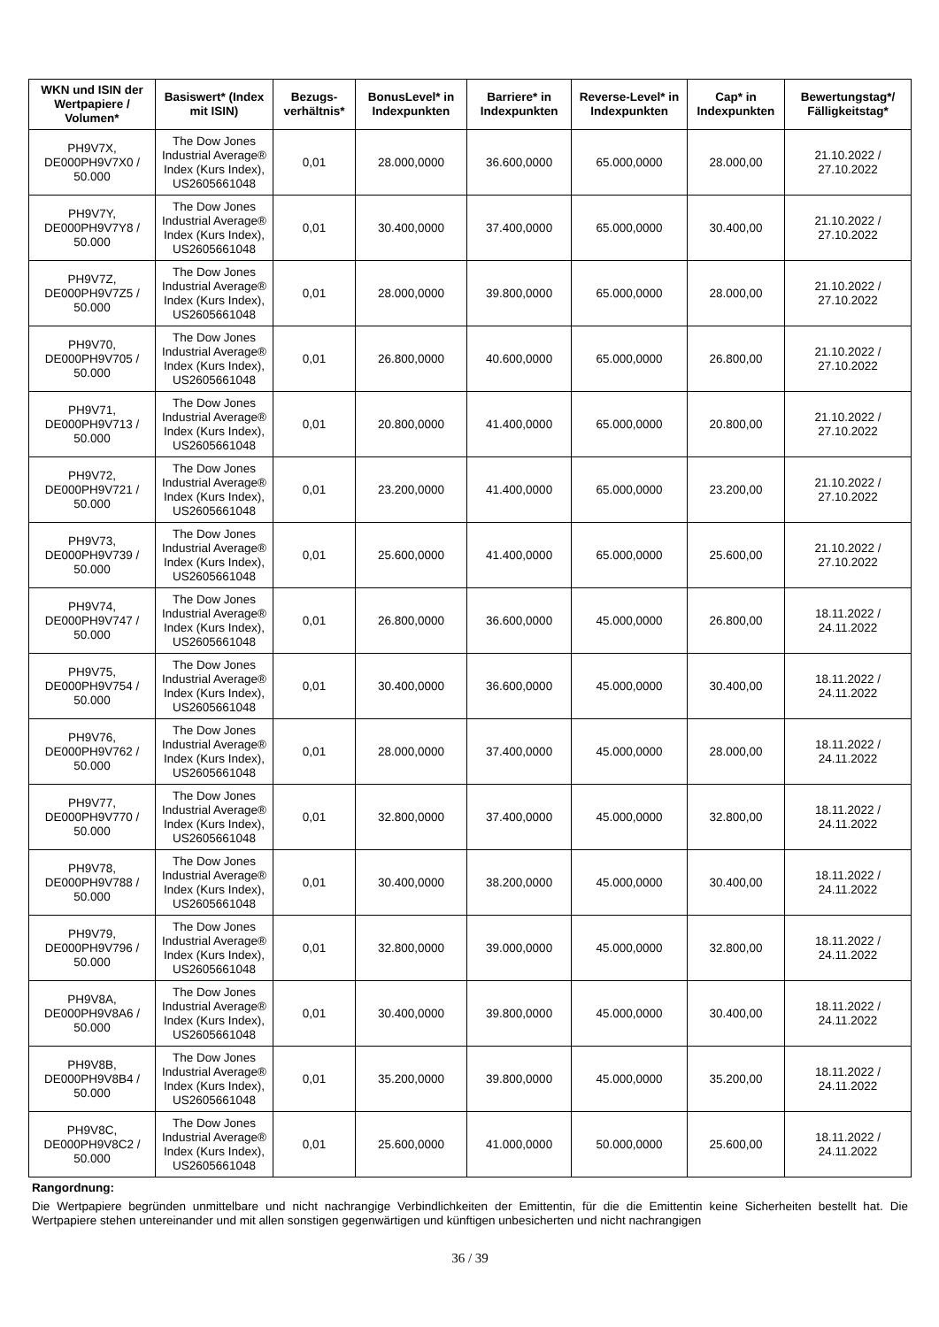| WKN und ISIN der Wertpapiere / Volumen* | Basiswert* (Index mit ISIN) | Bezugs-verhältnis* | BonusLevel* in Indexpunkten | Barriere* in Indexpunkten | Reverse-Level* in Indexpunkten | Cap* in Indexpunkten | Bewertungstag*/ Fälligkeitstag* |
| --- | --- | --- | --- | --- | --- | --- | --- |
| PH9V7X, DE000PH9V7X0 / 50.000 | The Dow Jones Industrial Average® Index (Kurs Index), US2605661048 | 0,01 | 28.000,0000 | 36.600,0000 | 65.000,0000 | 28.000,00 | 21.10.2022 / 27.10.2022 |
| PH9V7Y, DE000PH9V7Y8 / 50.000 | The Dow Jones Industrial Average® Index (Kurs Index), US2605661048 | 0,01 | 30.400,0000 | 37.400,0000 | 65.000,0000 | 30.400,00 | 21.10.2022 / 27.10.2022 |
| PH9V7Z, DE000PH9V7Z5 / 50.000 | The Dow Jones Industrial Average® Index (Kurs Index), US2605661048 | 0,01 | 28.000,0000 | 39.800,0000 | 65.000,0000 | 28.000,00 | 21.10.2022 / 27.10.2022 |
| PH9V70, DE000PH9V705 / 50.000 | The Dow Jones Industrial Average® Index (Kurs Index), US2605661048 | 0,01 | 26.800,0000 | 40.600,0000 | 65.000,0000 | 26.800,00 | 21.10.2022 / 27.10.2022 |
| PH9V71, DE000PH9V713 / 50.000 | The Dow Jones Industrial Average® Index (Kurs Index), US2605661048 | 0,01 | 20.800,0000 | 41.400,0000 | 65.000,0000 | 20.800,00 | 21.10.2022 / 27.10.2022 |
| PH9V72, DE000PH9V721 / 50.000 | The Dow Jones Industrial Average® Index (Kurs Index), US2605661048 | 0,01 | 23.200,0000 | 41.400,0000 | 65.000,0000 | 23.200,00 | 21.10.2022 / 27.10.2022 |
| PH9V73, DE000PH9V739 / 50.000 | The Dow Jones Industrial Average® Index (Kurs Index), US2605661048 | 0,01 | 25.600,0000 | 41.400,0000 | 65.000,0000 | 25.600,00 | 21.10.2022 / 27.10.2022 |
| PH9V74, DE000PH9V747 / 50.000 | The Dow Jones Industrial Average® Index (Kurs Index), US2605661048 | 0,01 | 26.800,0000 | 36.600,0000 | 45.000,0000 | 26.800,00 | 18.11.2022 / 24.11.2022 |
| PH9V75, DE000PH9V754 / 50.000 | The Dow Jones Industrial Average® Index (Kurs Index), US2605661048 | 0,01 | 30.400,0000 | 36.600,0000 | 45.000,0000 | 30.400,00 | 18.11.2022 / 24.11.2022 |
| PH9V76, DE000PH9V762 / 50.000 | The Dow Jones Industrial Average® Index (Kurs Index), US2605661048 | 0,01 | 28.000,0000 | 37.400,0000 | 45.000,0000 | 28.000,00 | 18.11.2022 / 24.11.2022 |
| PH9V77, DE000PH9V770 / 50.000 | The Dow Jones Industrial Average® Index (Kurs Index), US2605661048 | 0,01 | 32.800,0000 | 37.400,0000 | 45.000,0000 | 32.800,00 | 18.11.2022 / 24.11.2022 |
| PH9V78, DE000PH9V788 / 50.000 | The Dow Jones Industrial Average® Index (Kurs Index), US2605661048 | 0,01 | 30.400,0000 | 38.200,0000 | 45.000,0000 | 30.400,00 | 18.11.2022 / 24.11.2022 |
| PH9V79, DE000PH9V796 / 50.000 | The Dow Jones Industrial Average® Index (Kurs Index), US2605661048 | 0,01 | 32.800,0000 | 39.000,0000 | 45.000,0000 | 32.800,00 | 18.11.2022 / 24.11.2022 |
| PH9V8A, DE000PH9V8A6 / 50.000 | The Dow Jones Industrial Average® Index (Kurs Index), US2605661048 | 0,01 | 30.400,0000 | 39.800,0000 | 45.000,0000 | 30.400,00 | 18.11.2022 / 24.11.2022 |
| PH9V8B, DE000PH9V8B4 / 50.000 | The Dow Jones Industrial Average® Index (Kurs Index), US2605661048 | 0,01 | 35.200,0000 | 39.800,0000 | 45.000,0000 | 35.200,00 | 18.11.2022 / 24.11.2022 |
| PH9V8C, DE000PH9V8C2 / 50.000 | The Dow Jones Industrial Average® Index (Kurs Index), US2605661048 | 0,01 | 25.600,0000 | 41.000,0000 | 50.000,0000 | 25.600,00 | 18.11.2022 / 24.11.2022 |
Rangordnung:
Die Wertpapiere begründen unmittelbare und nicht nachrangige Verbindlichkeiten der Emittentin, für die die Emittentin keine Sicherheiten bestellt hat. Die Wertpapiere stehen untereinander und mit allen sonstigen gegenwärtigen und künftigen unbesicherten und nicht nachrangigen
36 / 39